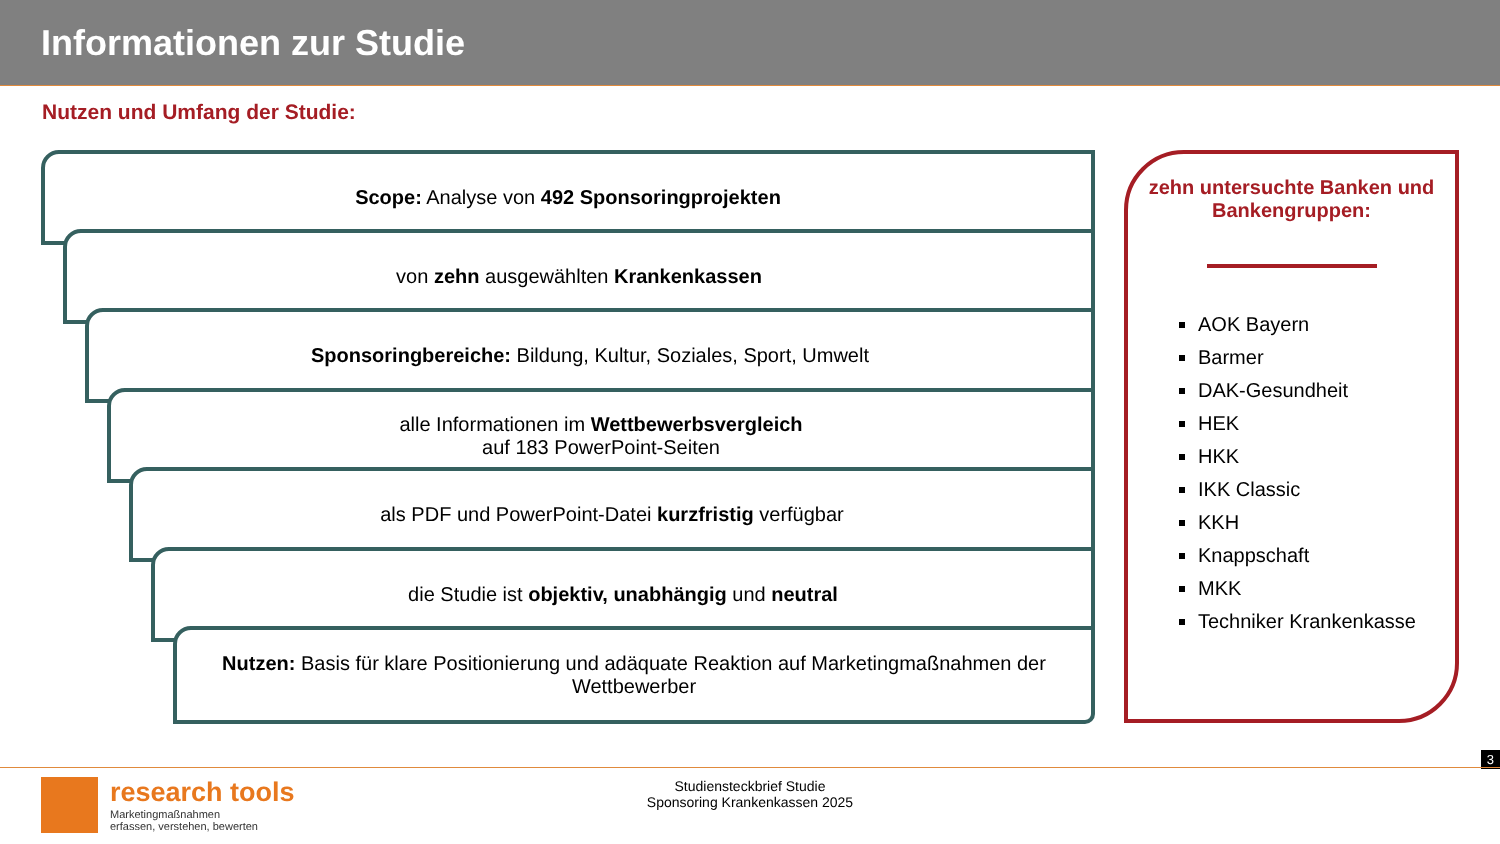Informationen zur Studie
Nutzen und Umfang der Studie:
zehn untersuchte Banken und Bankengruppen:
AOK Bayern
Barmer
DAK-Gesundheit
HEK
HKK
IKK Classic
KKH
Knappschaft
MKK
Techniker Krankenkasse
Scope: Analyse von 492 Sponsoringprojekten
von zehn ausgewählten Krankenkassen
Sponsoringbereiche: Bildung, Kultur, Soziales, Sport, Umwelt
alle Informationen im Wettbewerbsvergleich
auf 183 PowerPoint-Seiten
als PDF und PowerPoint-Datei kurzfristig verfügbar
die Studie ist objektiv, unabhängig und neutral
Nutzen: Basis für klare Positionierung und adäquate Reaktion auf Marketingmaßnahmen der Wettbewerber
3
research tools
Marketingmaßnahmen
erfassen, verstehen, bewerten
Studiensteckbrief Studie
Sponsoring Krankenkassen 2025